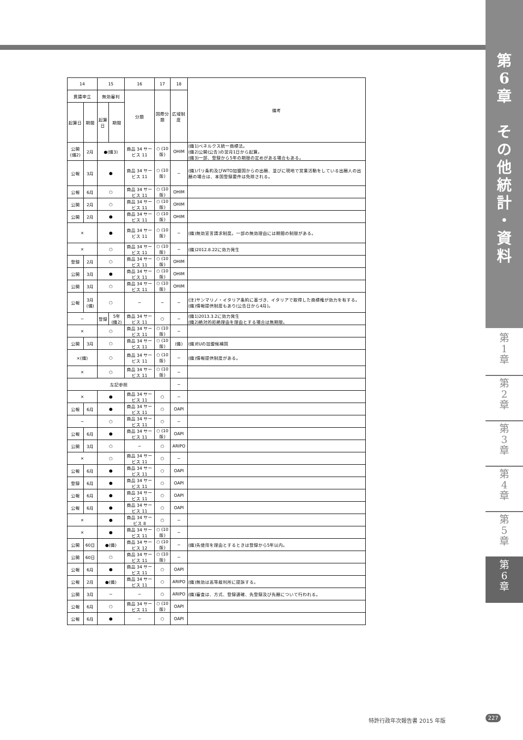第
6
章
そ
の
他
統
計
・
資
料
| 14 | | 15 | | 16 | 17 | 18 | 備考 |
| --- | --- | --- | --- | --- | --- | --- | --- |
| 異議申立 | | 無効審判 | | 分類 | 国際分類 | 広域制度 | |
| 起算日 | 期間 | 起算日 | 期間 | | | | |
| 公開(備2) | 2月 | ●(備3) | | 商品 34 サービス 11 | ○ (10版) | OHIM | (備1)ベネルクス統一商標法。 (備2)公開(公告)の翌月1日から起算。 (備3)一部、登録から5年の期限の定めがある場合もある。 |
| 公報 | 3月 | ● | | 商品 34 サービス 11 | ○ (10版) | − | (備)パリ条約及びWTO加盟国からの出願、並びに現地で営業活動をしている出願人の出願の場合は、本国登録要件は免除される。 |
| 公報 | 6月 | ○ | | 商品 34 サービス 11 | ○ (10版) | OHIM | |
| 公開 | 2月 | ○ | | 商品 34 サービス 11 | ○ (10版) | OHIM | |
| 公開 | 2月 | ● | | 商品 34 サービス 11 | ○ (10版) | OHIM | |
| × | | ● | | 商品 34 サービス 11 | ○ (10版) | − | (備)無効宣言請求制度。一部の無効理由には期間の制限がある。 |
| × | | ○ | | 商品 34 サービス 11 | ○ (10版) | − | (備)2012.8.22に効力発生 |
| 登録 | 2月 | ○ | | 商品 34 サービス 11 | ○ (10版) | OHIM | |
| 公開 | 3月 | ● | | 商品 34 サービス 11 | ○ (10版) | OHIM | |
| 公開 | 3月 | ○ | | 商品 34 サービス 11 | ○ (10版) | OHIM | |
| 公報 | 3月(備) | ○ | | − | − | − | (注)サンマリノ・イタリア条約に基づき、イタリアで取得した商標権が効力を有する。 (備)情報提供制度もあり(公告日から4月)。 |
| − | | 登録 | 5年 (備2) | 商品 34 サービス 11 | ○ | − | (備1)2013.3.2に効力発生 (備2)絶対的拒絶理由を理由とする場合は無期限。 |
| × | | ○ | | 商品 34 サービス 11 | ○ (10版) | − | |
| 公開 | 3月 | ○ | | 商品 34 サービス 11 | ○ (10版) | (備) | (備)EUの加盟候補国 |
| ×(備) | | ○ | | 商品 34 サービス 11 | ○ (10版) | − | (備)情報提供制度がある。 |
| × | | ○ | | 商品 34 サービス 11 | ○ (10版) | − | |
| 左記参照 | | | | | | − | |
| × | | ● | | 商品 34 サービス 11 | ○ | − | |
| 公報 | 6月 | ● | | 商品 34 サービス 11 | ○ | OAPI | |
| − | | ○ | | 商品 34 サービス 11 | ○ | − | |
| 公報 | 6月 | ● | | 商品 34 サービス 11 | ○ (10版) | OAPI | |
| 公開 | 3月 | ○ | | − | ○ | ARIPO | |
| × | | ○ | | 商品 34 サービス 11 | ○ | − | |
| 公報 | 6月 | ● | | 商品 34 サービス 11 | ○ | OAPI | |
| 登録 | 6月 | ● | | 商品 34 サービス 11 | ○ | OAPI | |
| 公報 | 6月 | ● | | 商品 34 サービス 11 | ○ | OAPI | |
| 公報 | 6月 | ● | | 商品 34 サービス 11 | ○ | OAPI | |
| × | | ● | | 商品 34 サービス 8 | ○ | − | |
| × | | ● | | 商品 34 サービス 11 | ○ (10版) | − | |
| 公開 | 60日 | ●(備) | | 商品 34 サービス 12 | ○ (10版) | − | (備)先使用を理由とするときは登録から5年以内。 |
| 公開 | 60日 | ○ | | 商品 34 サービス 11 | ○ (10版) | − | |
| 公報 | 6月 | ● | | 商品 34 サービス 11 | ○ | OAPI | |
| 公報 | 2月 | ●(備) | | 商品 34 サービス 11 | ○ | ARIPO | (備)無効は高等裁判所に提訴する。 |
| 公開 | 3月 | − | | − | ○ | ARIPO | (備)審査は、方式、登録適確、先登録及び先願について行われる。 |
| 公報 | 6月 | ○ | | 商品 34 サービス 11 | ○ (10版) | OAPI | |
| 公報 | 6月 | ● | | − | ○ | OAPI | |
第
1
章
第
2
章
第
3
章
第
4
章
第
5
章
第
6
章
特許行政年次報告書 2015 年版 227